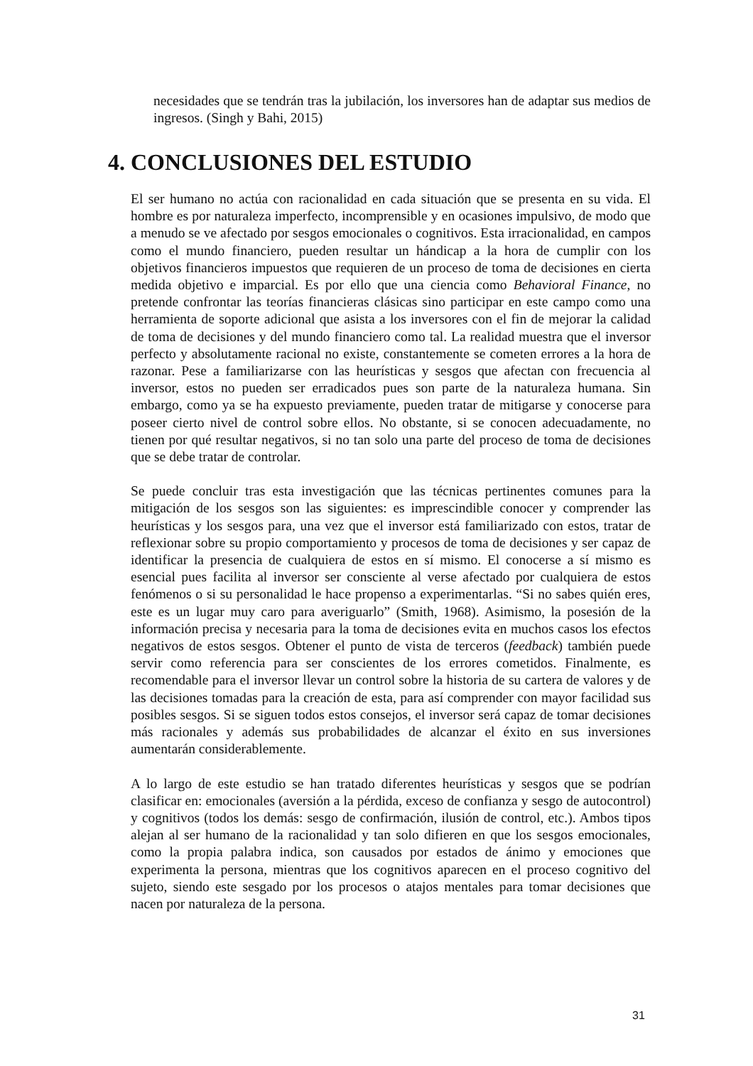necesidades que se tendrán tras la jubilación, los inversores han de adaptar sus medios de ingresos. (Singh y Bahi, 2015)
4. CONCLUSIONES DEL ESTUDIO
El ser humano no actúa con racionalidad en cada situación que se presenta en su vida. El hombre es por naturaleza imperfecto, incomprensible y en ocasiones impulsivo, de modo que a menudo se ve afectado por sesgos emocionales o cognitivos. Esta irracionalidad, en campos como el mundo financiero, pueden resultar un hándicap a la hora de cumplir con los objetivos financieros impuestos que requieren de un proceso de toma de decisiones en cierta medida objetivo e imparcial. Es por ello que una ciencia como Behavioral Finance, no pretende confrontar las teorías financieras clásicas sino participar en este campo como una herramienta de soporte adicional que asista a los inversores con el fin de mejorar la calidad de toma de decisiones y del mundo financiero como tal. La realidad muestra que el inversor perfecto y absolutamente racional no existe, constantemente se cometen errores a la hora de razonar. Pese a familiarizarse con las heurísticas y sesgos que afectan con frecuencia al inversor, estos no pueden ser erradicados pues son parte de la naturaleza humana. Sin embargo, como ya se ha expuesto previamente, pueden tratar de mitigarse y conocerse para poseer cierto nivel de control sobre ellos. No obstante, si se conocen adecuadamente, no tienen por qué resultar negativos, si no tan solo una parte del proceso de toma de decisiones que se debe tratar de controlar.
Se puede concluir tras esta investigación que las técnicas pertinentes comunes para la mitigación de los sesgos son las siguientes: es imprescindible conocer y comprender las heurísticas y los sesgos para, una vez que el inversor está familiarizado con estos, tratar de reflexionar sobre su propio comportamiento y procesos de toma de decisiones y ser capaz de identificar la presencia de cualquiera de estos en sí mismo. El conocerse a sí mismo es esencial pues facilita al inversor ser consciente al verse afectado por cualquiera de estos fenómenos o si su personalidad le hace propenso a experimentarlas. “Si no sabes quién eres, este es un lugar muy caro para averiguarlo” (Smith, 1968). Asimismo, la posesión de la información precisa y necesaria para la toma de decisiones evita en muchos casos los efectos negativos de estos sesgos. Obtener el punto de vista de terceros (feedback) también puede servir como referencia para ser conscientes de los errores cometidos. Finalmente, es recomendable para el inversor llevar un control sobre la historia de su cartera de valores y de las decisiones tomadas para la creación de esta, para así comprender con mayor facilidad sus posibles sesgos. Si se siguen todos estos consejos, el inversor será capaz de tomar decisiones más racionales y además sus probabilidades de alcanzar el éxito en sus inversiones aumentarán considerablemente.
A lo largo de este estudio se han tratado diferentes heurísticas y sesgos que se podrían clasificar en: emocionales (aversión a la pérdida, exceso de confianza y sesgo de autocontrol) y cognitivos (todos los demás: sesgo de confirmación, ilusión de control, etc.). Ambos tipos alejan al ser humano de la racionalidad y tan solo difieren en que los sesgos emocionales, como la propia palabra indica, son causados por estados de ánimo y emociones que experimenta la persona, mientras que los cognitivos aparecen en el proceso cognitivo del sujeto, siendo este sesgado por los procesos o atajos mentales para tomar decisiones que nacen por naturaleza de la persona.
31